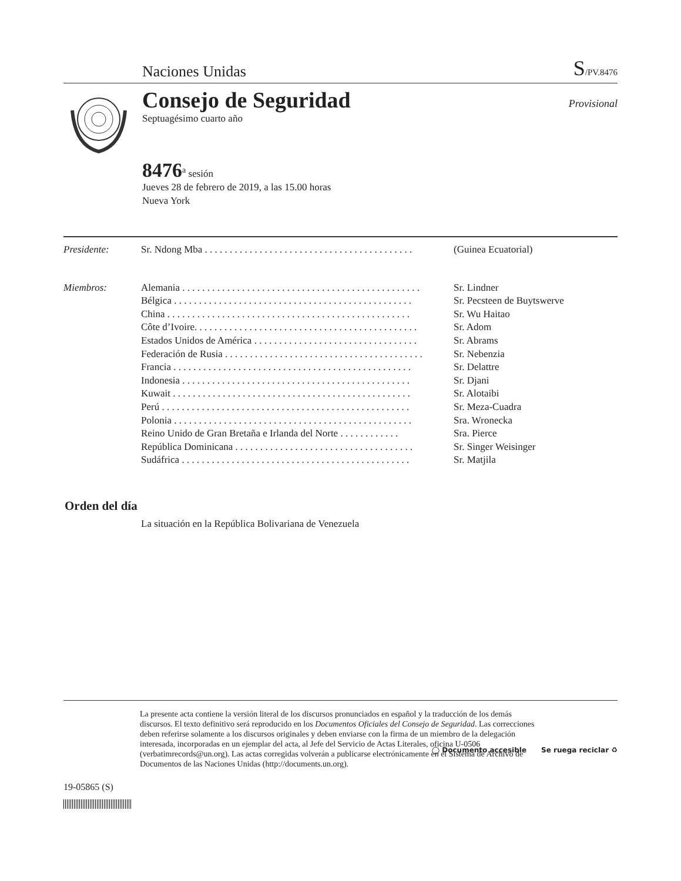Naciones Unidas S/PV.8476
Consejo de Seguridad
Septuagésimo cuarto año
Provisional
8476<sup>a</sup> sesión
Jueves 28 de febrero de 2019, a las 15.00 horas
Nueva York
Presidente: Sr. Ndong Mba . . . . . . . . . . . . . . . . . . . . . . . . . . . . . . . . . . . . . . . . . . (Guinea Ecuatorial)
Miembros: Alemania . . . . . . . . . . . . . . . . . . . . . . . . . . . . . . . . . . . . . . . . . . . . . . . . Sr. Lindner
Bélgica . . . . . . . . . . . . . . . . . . . . . . . . . . . . . . . . . . . . . . . . . . . . . . . . Sr. Pecsteen de Buytswerve
China . . . . . . . . . . . . . . . . . . . . . . . . . . . . . . . . . . . . . . . . . . . . . . . . . Sr. Wu Haitao
Côte d’Ivoire. . . . . . . . . . . . . . . . . . . . . . . . . . . . . . . . . . . . . . . . . . . . . Sr. Adom
Estados Unidos de América . . . . . . . . . . . . . . . . . . . . . . . . . . . . . . . . . Sr. Abrams
Federación de Rusia . . . . . . . . . . . . . . . . . . . . . . . . . . . . . . . . . . . . . . . . Sr. Nebenzia
Francia . . . . . . . . . . . . . . . . . . . . . . . . . . . . . . . . . . . . . . . . . . . . . . . . Sr. Delattre
Indonesia . . . . . . . . . . . . . . . . . . . . . . . . . . . . . . . . . . . . . . . . . . . . . . Sr. Djani
Kuwait . . . . . . . . . . . . . . . . . . . . . . . . . . . . . . . . . . . . . . . . . . . . . . . . Sr. Alotaibi
Perú . . . . . . . . . . . . . . . . . . . . . . . . . . . . . . . . . . . . . . . . . . . . . . . . . . Sr. Meza-Cuadra
Polonia . . . . . . . . . . . . . . . . . . . . . . . . . . . . . . . . . . . . . . . . . . . . . . . . Sra. Wronecka
Reino Unido de Gran Bretaña e Irlanda del Norte . . . . . . . . . . . . Sra. Pierce
República Dominicana . . . . . . . . . . . . . . . . . . . . . . . . . . . . . . . . . . . . Sr. Singer Weisinger
Sudáfrica . . . . . . . . . . . . . . . . . . . . . . . . . . . . . . . . . . . . . . . . . . . . . . Sr. Matjila
Orden del día
La situación en la República Bolivariana de Venezuela
La presente acta contiene la versión literal de los discursos pronunciados en español y la traducción de los demás discursos. El texto definitivo será reproducido en los Documentos Oficiales del Consejo de Seguridad. Las correcciones deben referirse solamente a los discursos originales y deben enviarse con la firma de un miembro de la delegación interesada, incorporadas en un ejemplar del acta, al Jefe del Servicio de Actas Literales, oficina U-0506 (verbatimrecords@un.org). Las actas corregidas volverán a publicarse electrónicamente en el Sistema de Archivo de Documentos de las Naciones Unidas (http://documents.un.org).
19-05865 (S)
◯ Documento accesible Se ruega reciclar ♻